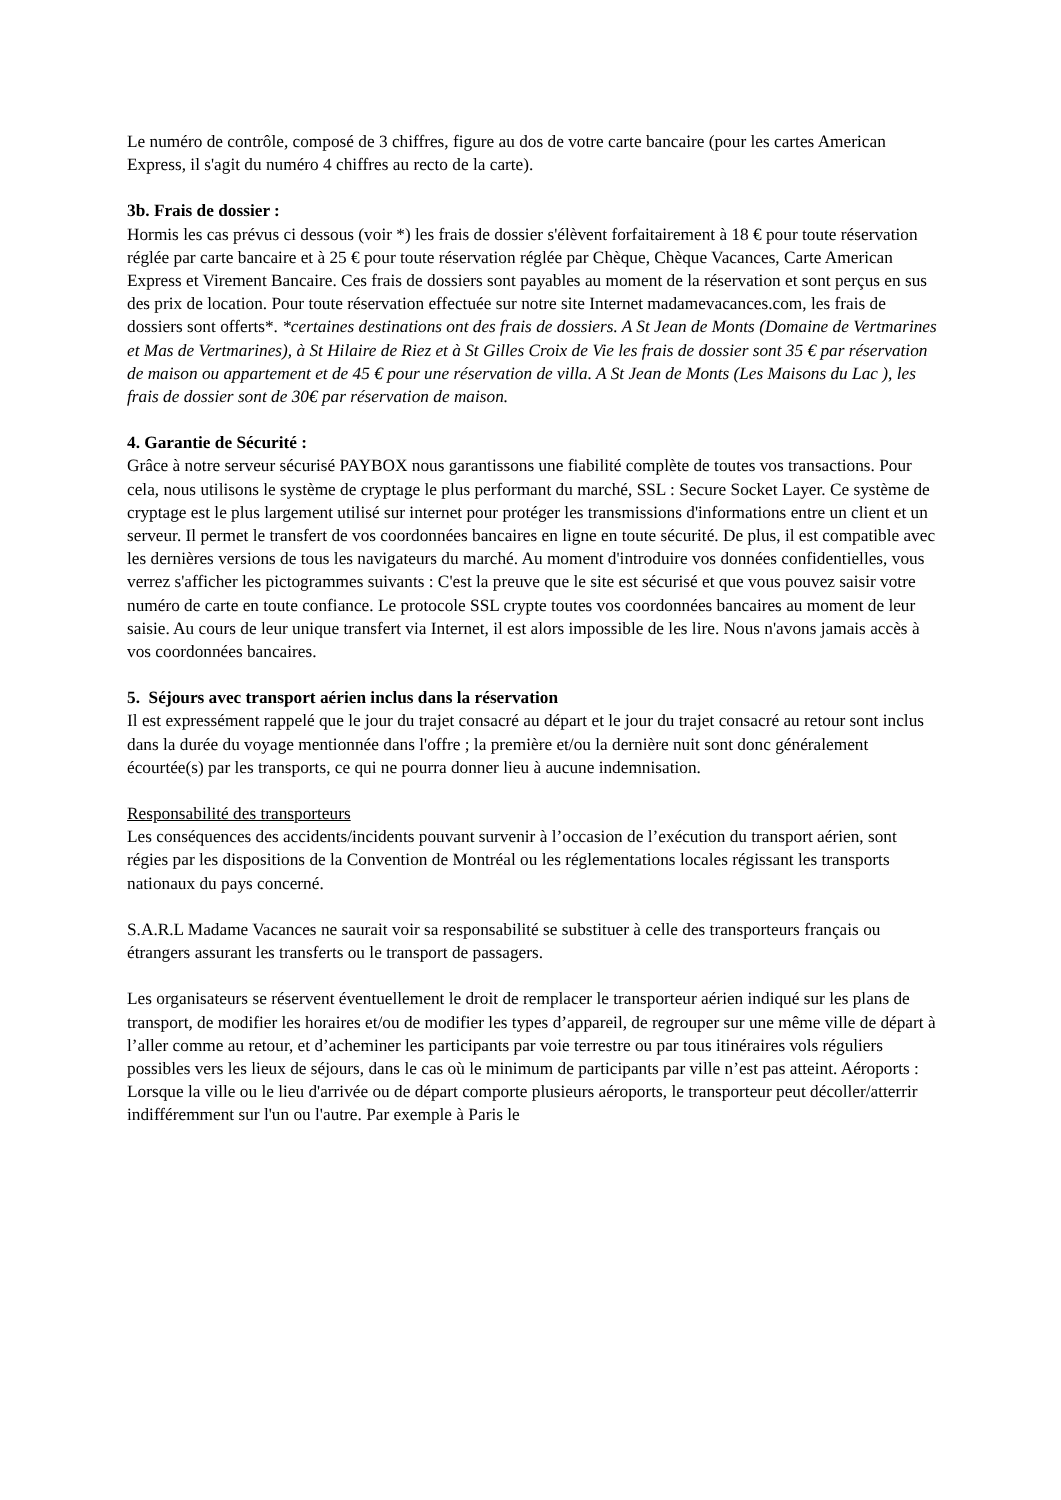Le numéro de contrôle, composé de 3 chiffres, figure au dos de votre carte bancaire (pour les cartes American Express, il s'agit du numéro 4 chiffres au recto de la carte).
3b. Frais de dossier :
Hormis les cas prévus ci dessous (voir *) les frais de dossier s'élèvent forfaitairement à 18 € pour toute réservation réglée par carte bancaire et à 25 € pour toute réservation réglée par Chèque, Chèque Vacances, Carte American Express et Virement Bancaire. Ces frais de dossiers sont payables au moment de la réservation et sont perçus en sus des prix de location. Pour toute réservation effectuée sur notre site Internet madamevacances.com, les frais de dossiers sont offerts*. *certaines destinations ont des frais de dossiers. A St Jean de Monts (Domaine de Vertmarines et Mas de Vertmarines), à St Hilaire de Riez et à St Gilles Croix de Vie les frais de dossier sont 35 € par réservation de maison ou appartement et de 45 € pour une réservation de villa. A St Jean de Monts (Les Maisons du Lac ), les frais de dossier sont de 30€ par réservation de maison.
4. Garantie de Sécurité :
Grâce à notre serveur sécurisé PAYBOX nous garantissons une fiabilité complète de toutes vos transactions. Pour cela, nous utilisons le système de cryptage le plus performant du marché, SSL : Secure Socket Layer. Ce système de cryptage est le plus largement utilisé sur internet pour protéger les transmissions d'informations entre un client et un serveur. Il permet le transfert de vos coordonnées bancaires en ligne en toute sécurité. De plus, il est compatible avec les dernières versions de tous les navigateurs du marché. Au moment d'introduire vos données confidentielles, vous verrez s'afficher les pictogrammes suivants : C'est la preuve que le site est sécurisé et que vous pouvez saisir votre numéro de carte en toute confiance. Le protocole SSL crypte toutes vos coordonnées bancaires au moment de leur saisie. Au cours de leur unique transfert via Internet, il est alors impossible de les lire. Nous n'avons jamais accès à vos coordonnées bancaires.
5. Séjours avec transport aérien inclus dans la réservation
Il est expressément rappelé que le jour du trajet consacré au départ et le jour du trajet consacré au retour sont inclus dans la durée du voyage mentionnée dans l'offre ; la première et/ou la dernière nuit sont donc généralement écourtée(s) par les transports, ce qui ne pourra donner lieu à aucune indemnisation.
Responsabilité des transporteurs
Les conséquences des accidents/incidents pouvant survenir à l’occasion de l’exécution du transport aérien, sont régies par les dispositions de la Convention de Montréal ou les réglementations locales régissant les transports nationaux du pays concerné.
S.A.R.L Madame Vacances ne saurait voir sa responsabilité se substituer à celle des transporteurs français ou étrangers assurant les transferts ou le transport de passagers.
Les organisateurs se réservent éventuellement le droit de remplacer le transporteur aérien indiqué sur les plans de transport, de modifier les horaires et/ou de modifier les types d’appareil, de regrouper sur une même ville de départ à l’aller comme au retour, et d’acheminer les participants par voie terrestre ou par tous itinéraires vols réguliers possibles vers les lieux de séjours, dans le cas où le minimum de participants par ville n’est pas atteint. Aéroports : Lorsque la ville ou le lieu d'arrivée ou de départ comporte plusieurs aéroports, le transporteur peut décoller/atterrir indifféremment sur l'un ou l'autre. Par exemple à Paris le